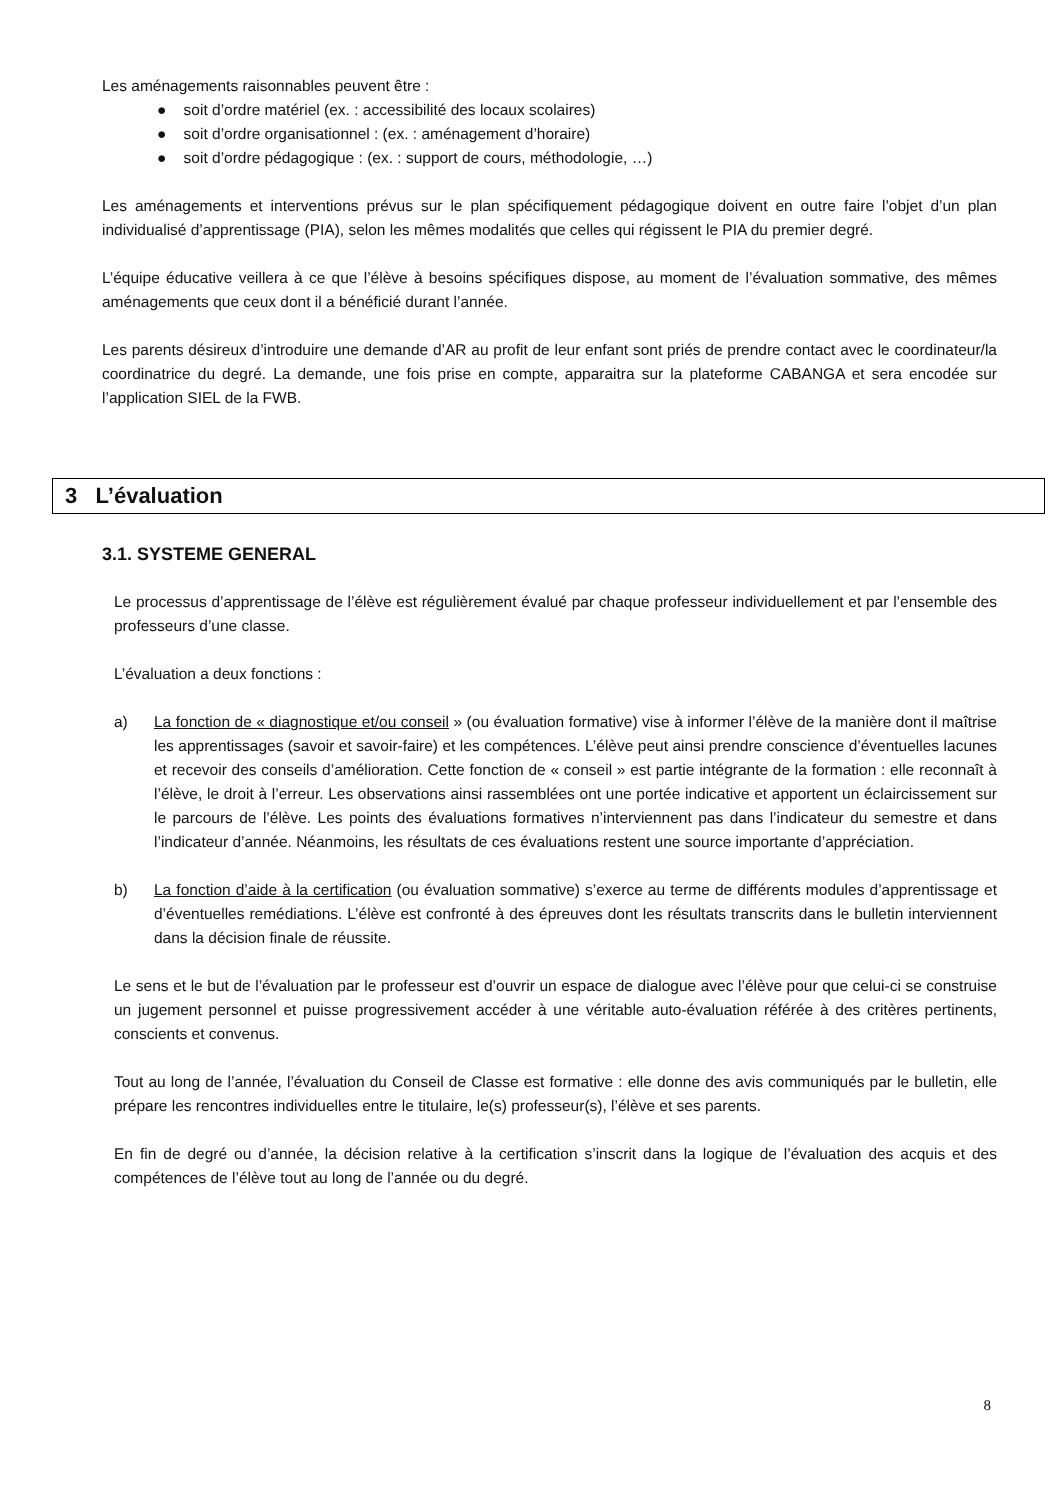Les aménagements raisonnables peuvent être :
● soit d’ordre matériel (ex. : accessibilité des locaux scolaires)
● soit d’ordre organisationnel : (ex. : aménagement d’horaire)
● soit d’ordre pédagogique : (ex. : support de cours, méthodologie, …)
Les aménagements et interventions prévus sur le plan spécifiquement pédagogique doivent en outre faire l’objet d’un plan individualisé d’apprentissage (PIA), selon les mêmes modalités que celles qui régissent le PIA du premier degré.
L’équipe éducative veillera à ce que l’élève à besoins spécifiques dispose, au moment de l’évaluation sommative, des mêmes aménagements que ceux dont il a bénéficié durant l’année.
Les parents désireux d’introduire une demande d’AR au profit de leur enfant sont priés de prendre contact avec le coordinateur/la coordinatrice du degré. La demande, une fois prise en compte, apparaitra sur la plateforme CABANGA et sera encodée sur l’application SIEL de la FWB.
3 L’évaluation
3.1. SYSTEME GENERAL
Le processus d’apprentissage de l’élève est régulièrement évalué par chaque professeur individuellement et par l’ensemble des professeurs d’une classe.
L’évaluation a deux fonctions :
a) La fonction de « diagnostique et/ou conseil » (ou évaluation formative) vise à informer l’élève de la manière dont il maîtrise les apprentissages (savoir et savoir-faire) et les compétences. L’élève peut ainsi prendre conscience d’éventuelles lacunes et recevoir des conseils d’amélioration. Cette fonction de « conseil » est partie intégrante de la formation : elle reconnaît à l’élève, le droit à l’erreur. Les observations ainsi rassemblées ont une portée indicative et apportent un éclaircissement sur le parcours de l’élève. Les points des évaluations formatives n’interviennent pas dans l’indicateur du semestre et dans l’indicateur d’année. Néanmoins, les résultats de ces évaluations restent une source importante d’appréciation.
b) La fonction d’aide à la certification (ou évaluation sommative) s’exerce au terme de différents modules d’apprentissage et d’éventuelles remédiations. L’élève est confronté à des épreuves dont les résultats transcrits dans le bulletin interviennent dans la décision finale de réussite.
Le sens et le but de l’évaluation par le professeur est d’ouvrir un espace de dialogue avec l’élève pour que celui-ci se construise un jugement personnel et puisse progressivement accéder à une véritable auto-évaluation référée à des critères pertinents, conscients et convenus.
Tout au long de l’année, l’évaluation du Conseil de Classe est formative : elle donne des avis communiqués par le bulletin, elle prépare les rencontres individuelles entre le titulaire, le(s) professeur(s), l’élève et ses parents.
En fin de degré ou d’année, la décision relative à la certification s’inscrit dans la logique de l’évaluation des acquis et des compétences de l’élève tout au long de l’année ou du degré.
8